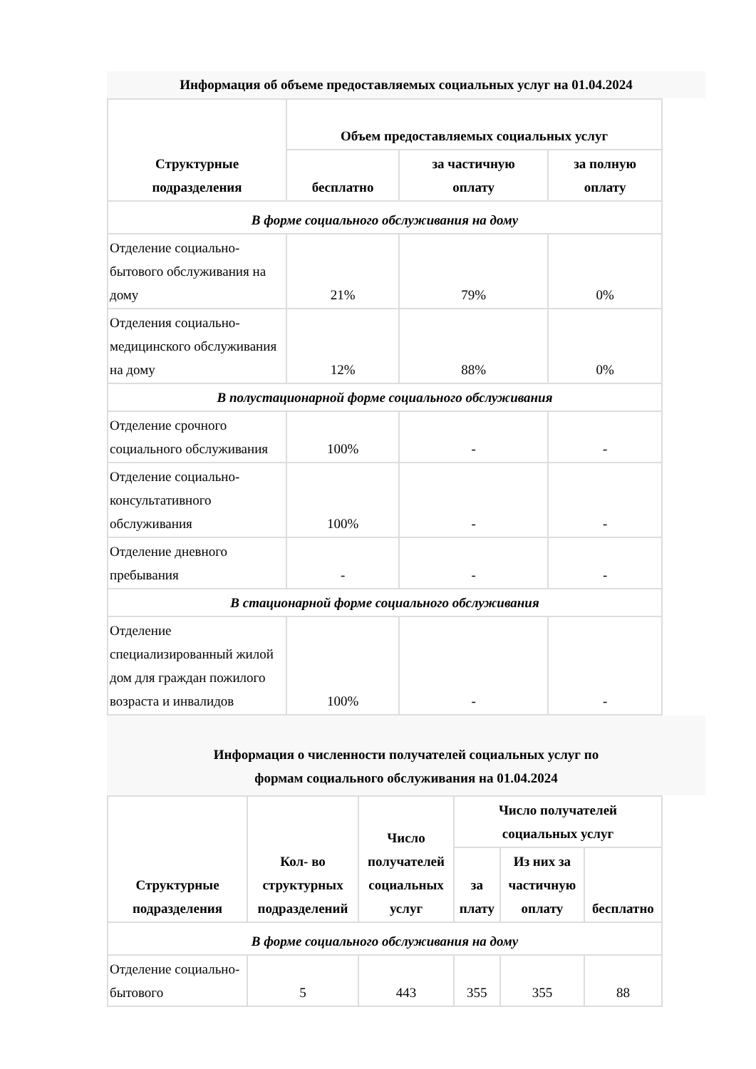Информация об объеме предоставляемых социальных услуг на 01.04.2024
| Структурные подразделения | Объем предоставляемых социальных услуг | | |
| --- | --- | --- | --- |
| | бесплатно | за частичную оплату | за полную оплату |
| В форме социального обслуживания на дому | | | |
| Отделение социально-бытового обслуживания на дому | 21% | 79% | 0% |
| Отделения социально-медицинского обслуживания на дому | 12% | 88% | 0% |
| В полустационарной форме социального обслуживания | | | |
| Отделение срочного социального обслуживания | 100% | - | - |
| Отделение социально-консультативного обслуживания | 100% | - | - |
| Отделение дневного пребывания | - | - | - |
| В стационарной форме социального обслуживания | | | |
| Отделение специализированный жилой дом для граждан пожилого возраста и инвалидов | 100% | - | - |
Информация о численности получателей социальных услуг по
формам социального обслуживания на 01.04.2024
| Структурные подразделения | Кол- во структурных подразделений | Число получателей социальных услуг | Число получателей социальных услуг | | |
| --- | --- | --- | --- | --- | --- |
| | | | за плату | Из них за частичную оплату | бесплатно |
| В форме социального обслуживания на дому | | | | | |
| Отделение социально-бытового | 5 | 443 | 355 | 355 | 88 |